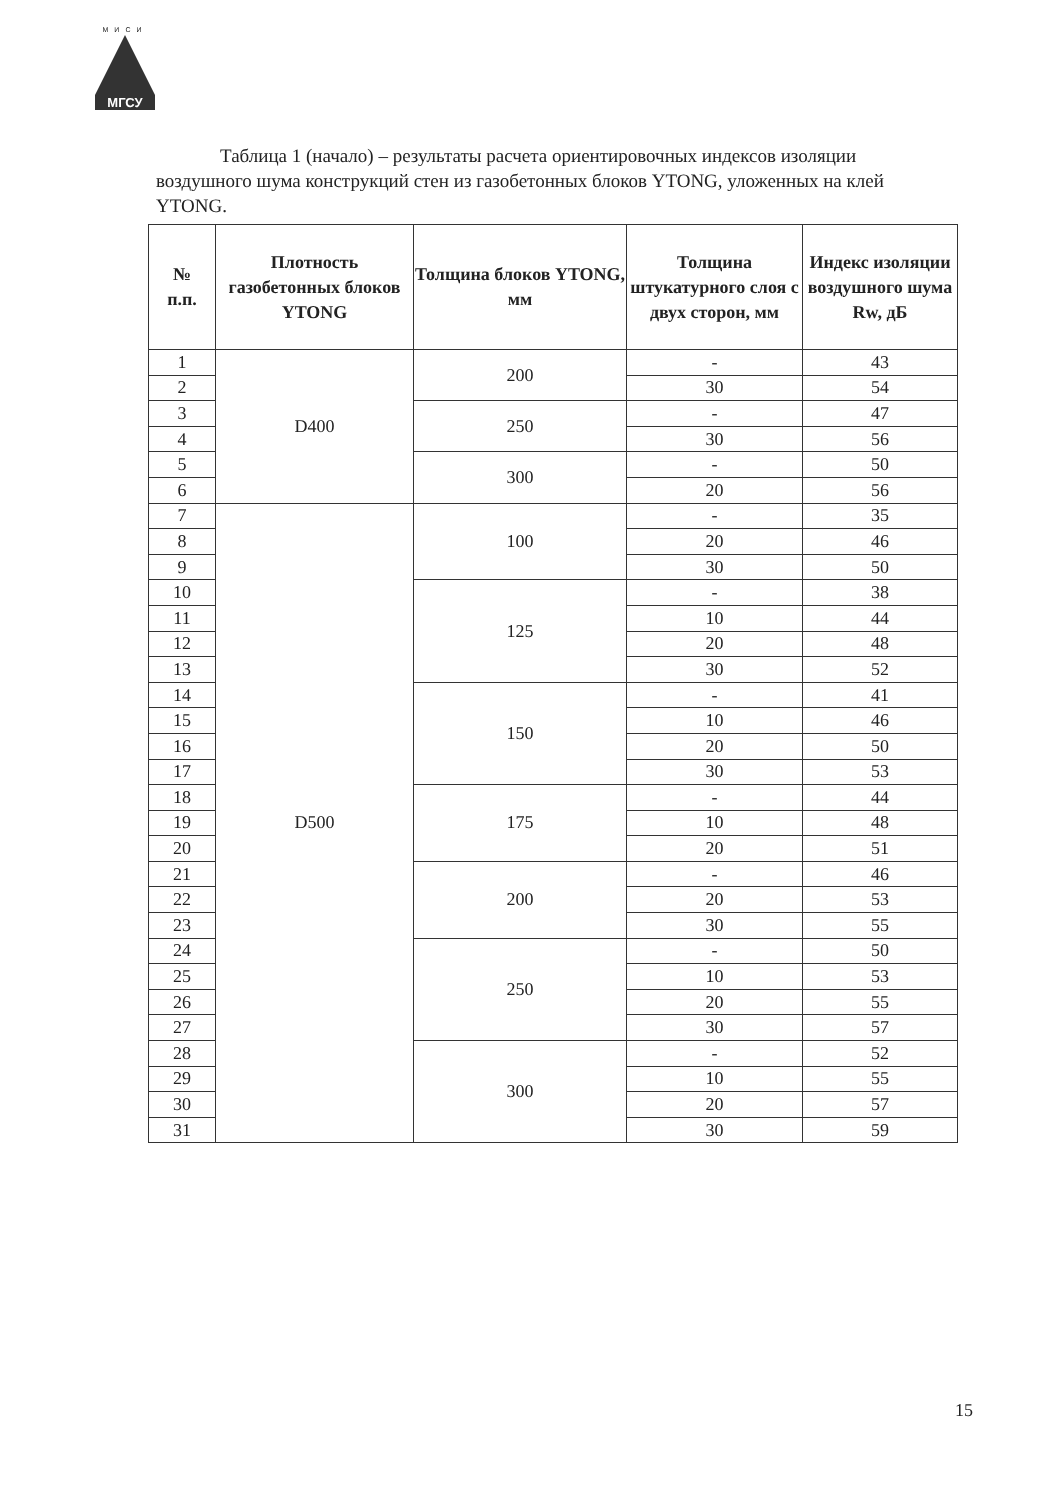МИСИ
МГСУ
Таблица 1 (начало) – результаты расчета ориентировочных индексов изоляции воздушного шума конструкций стен из газобетонных блоков YTONG, уложенных на клей YTONG.
| № п.п. | Плотность газобетонных блоков YTONG | Толщина блоков YTONG, мм | Толщина штукатурного слоя с двух сторон, мм | Индекс изоляции воздушного шума Rw, дБ |
| --- | --- | --- | --- | --- |
| 1 | D400 | 200 | - | 43 |
| 2 | | | 30 | 54 |
| 3 | | 250 | - | 47 |
| 4 | | | 30 | 56 |
| 5 | | 300 | - | 50 |
| 6 | | | 20 | 56 |
| 7 | D500 | 100 | - | 35 |
| 8 | | | 20 | 46 |
| 9 | | | 30 | 50 |
| 10 | | 125 | - | 38 |
| 11 | | | 10 | 44 |
| 12 | | | 20 | 48 |
| 13 | | | 30 | 52 |
| 14 | | 150 | - | 41 |
| 15 | | | 10 | 46 |
| 16 | | | 20 | 50 |
| 17 | | | 30 | 53 |
| 18 | | 175 | - | 44 |
| 19 | | | 10 | 48 |
| 20 | | | 20 | 51 |
| 21 | | 200 | - | 46 |
| 22 | | | 20 | 53 |
| 23 | | | 30 | 55 |
| 24 | | 250 | - | 50 |
| 25 | | | 10 | 53 |
| 26 | | | 20 | 55 |
| 27 | | | 30 | 57 |
| 28 | | 300 | - | 52 |
| 29 | | | 10 | 55 |
| 30 | | | 20 | 57 |
| 31 | | | 30 | 59 |
15